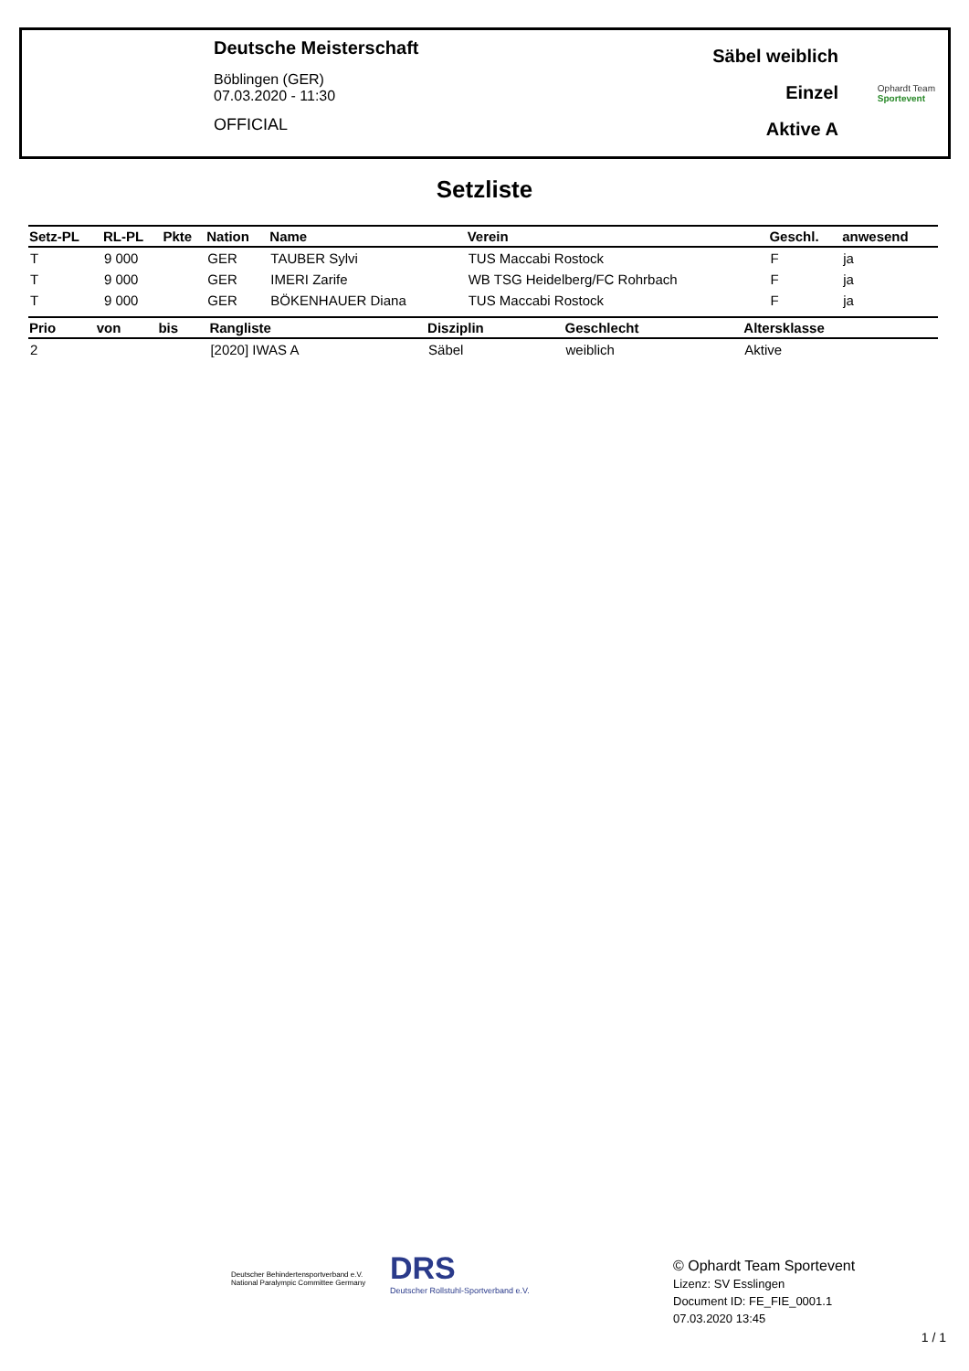Deutsche Meisterschaft
Böblingen (GER)
07.03.2020 - 11:30
OFFICIAL
Säbel weiblich
Einzel
Aktive A
Ophardt Team
Sportevent
Setzliste
| Setz-PL | RL-PL | Pkte | Nation | Name | Verein | Geschl. | anwesend |
| --- | --- | --- | --- | --- | --- | --- | --- |
| T | 9 000 | | GER | TAUBER Sylvi | TUS Maccabi Rostock | F | ja |
| T | 9 000 | | GER | IMERI Zarife | WB TSG Heidelberg/FC Rohrbach | F | ja |
| T | 9 000 | | GER | BÖKENHAUER Diana | TUS Maccabi Rostock | F | ja |
| Prio | von | bis | Rangliste | Disziplin | Geschlecht | Altersklasse |
| --- | --- | --- | --- | --- | --- | --- |
| 2 | | | [2020] IWAS A | Säbel | weiblich | Aktive |
Deutscher Behindertensportverband e.V.
National Paralympic Committee Germany
DRS
Deutscher Rollstuhl-Sportverband e.V.
© Ophardt Team Sportevent
Lizenz: SV Esslingen
Document ID: FE_FIE_0001.1
07.03.2020 13:45
1 / 1